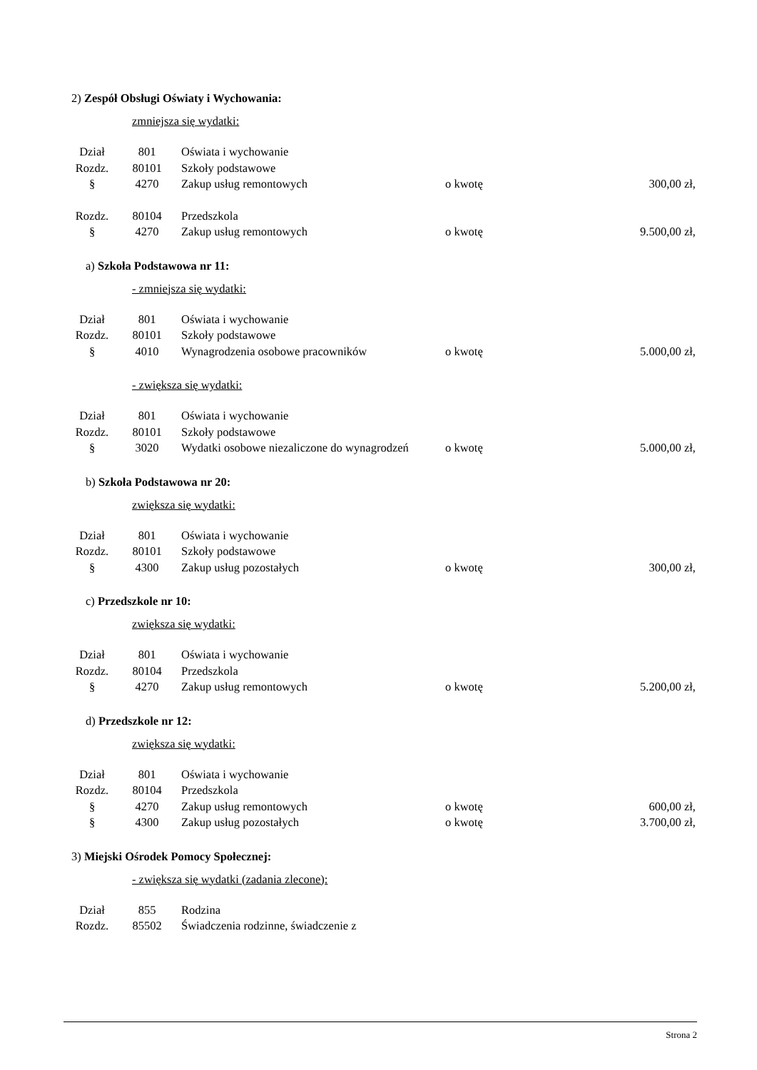2) Zespół Obsługi Oświaty i Wychowania:
zmniejsza się wydatki:
| Dział | 801 | Oświata i wychowanie | | |
| Rozdz. | 80101 | Szkoły podstawowe | | |
| § | 4270 | Zakup usług remontowych | o kwotę | 300,00 zł, |
| Rozdz. | 80104 | Przedszkola | | |
| § | 4270 | Zakup usług remontowych | o kwotę | 9.500,00 zł, |
a) Szkoła Podstawowa nr 11:
- zmniejsza się wydatki:
| Dział | 801 | Oświata i wychowanie | | |
| Rozdz. | 80101 | Szkoły podstawowe | | |
| § | 4010 | Wynagrodzenia osobowe pracowników | o kwotę | 5.000,00 zł, |
- zwiększa się wydatki:
| Dział | 801 | Oświata i wychowanie | | |
| Rozdz. | 80101 | Szkoły podstawowe | | |
| § | 3020 | Wydatki osobowe niezaliczone do wynagrodzeń | o kwotę | 5.000,00 zł, |
b) Szkoła Podstawowa nr 20:
zwiększa się wydatki:
| Dział | 801 | Oświata i wychowanie | | |
| Rozdz. | 80101 | Szkoły podstawowe | | |
| § | 4300 | Zakup usług pozostałych | o kwotę | 300,00 zł, |
c) Przedszkole nr 10:
zwiększa się wydatki:
| Dział | 801 | Oświata i wychowanie | | |
| Rozdz. | 80104 | Przedszkola | | |
| § | 4270 | Zakup usług remontowych | o kwotę | 5.200,00 zł, |
d) Przedszkole nr 12:
zwiększa się wydatki:
| Dział | 801 | Oświata i wychowanie | | |
| Rozdz. | 80104 | Przedszkola | | |
| § | 4270 | Zakup usług remontowych | o kwotę | 600,00 zł, |
| § | 4300 | Zakup usług pozostałych | o kwotę | 3.700,00 zł, |
3) Miejski Ośrodek Pomocy Społecznej:
- zwiększa się wydatki (zadania zlecone):
| Dział | 855 | Rodzina | | |
| Rozdz. | 85502 | Świadczenia rodzinne, świadczenie z | | |
Strona 2